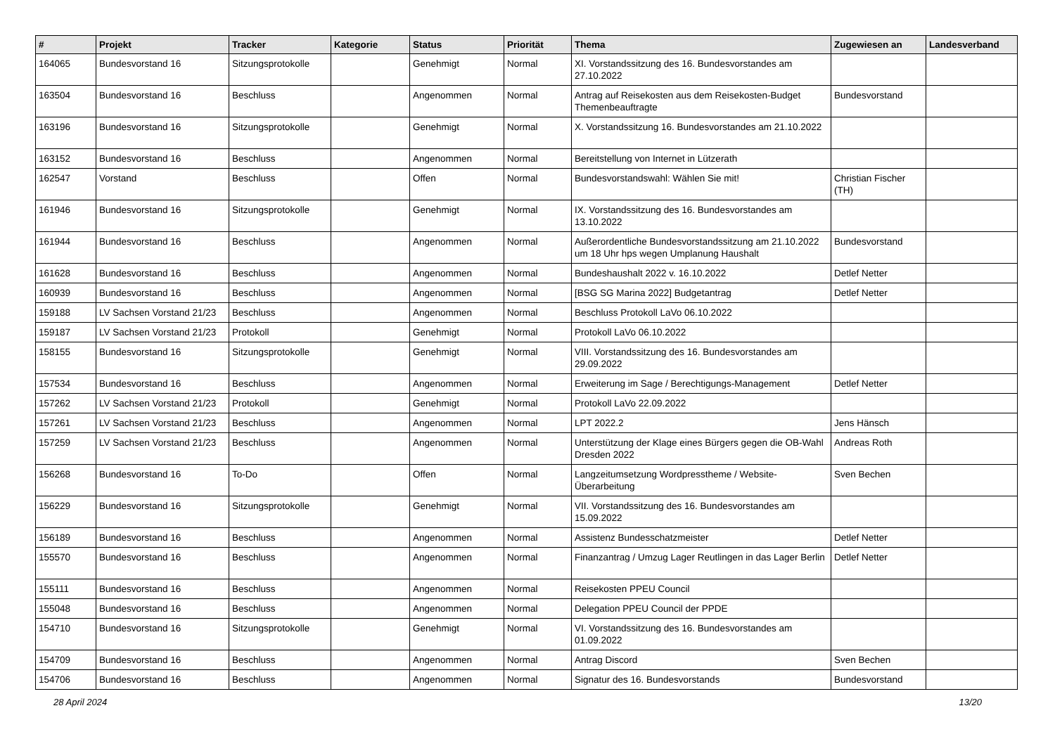| # | Projekt | Tracker | Kategorie | Status | Priorität | Thema | Zugewiesen an | Landesverband |
| --- | --- | --- | --- | --- | --- | --- | --- | --- |
| 164065 | Bundesvorstand 16 | Sitzungsprotokolle | | Genehmigt | Normal | XI. Vorstandssitzung des 16. Bundesvorstandes am 27.10.2022 | | |
| 163504 | Bundesvorstand 16 | Beschluss | | Angenommen | Normal | Antrag auf Reisekosten aus dem Reisekosten-Budget Themenbeauftragte | Bundesvorstand | |
| 163196 | Bundesvorstand 16 | Sitzungsprotokolle | | Genehmigt | Normal | X. Vorstandssitzung 16. Bundesvorstandes am 21.10.2022 | | |
| 163152 | Bundesvorstand 16 | Beschluss | | Angenommen | Normal | Bereitstellung von Internet in Lützerath | | |
| 162547 | Vorstand | Beschluss | | Offen | Normal | Bundesvorstandswahl: Wählen Sie mit! | Christian Fischer (TH) | |
| 161946 | Bundesvorstand 16 | Sitzungsprotokolle | | Genehmigt | Normal | IX. Vorstandssitzung des 16. Bundesvorstandes am 13.10.2022 | | |
| 161944 | Bundesvorstand 16 | Beschluss | | Angenommen | Normal | Außerordentliche Bundesvorstandssitzung am 21.10.2022 um 18 Uhr hps wegen Umplanung Haushalt | Bundesvorstand | |
| 161628 | Bundesvorstand 16 | Beschluss | | Angenommen | Normal | Bundeshaushalt 2022 v. 16.10.2022 | Detlef Netter | |
| 160939 | Bundesvorstand 16 | Beschluss | | Angenommen | Normal | [BSG SG Marina 2022] Budgetantrag | Detlef Netter | |
| 159188 | LV Sachsen Vorstand 21/23 | Beschluss | | Angenommen | Normal | Beschluss Protokoll LaVo 06.10.2022 | | |
| 159187 | LV Sachsen Vorstand 21/23 | Protokoll | | Genehmigt | Normal | Protokoll LaVo 06.10.2022 | | |
| 158155 | Bundesvorstand 16 | Sitzungsprotokolle | | Genehmigt | Normal | VIII. Vorstandssitzung des 16. Bundesvorstandes am 29.09.2022 | | |
| 157534 | Bundesvorstand 16 | Beschluss | | Angenommen | Normal | Erweiterung im Sage / Berechtigungs-Management | Detlef Netter | |
| 157262 | LV Sachsen Vorstand 21/23 | Protokoll | | Genehmigt | Normal | Protokoll LaVo 22.09.2022 | | |
| 157261 | LV Sachsen Vorstand 21/23 | Beschluss | | Angenommen | Normal | LPT 2022.2 | Jens Hänsch | |
| 157259 | LV Sachsen Vorstand 21/23 | Beschluss | | Angenommen | Normal | Unterstützung der Klage eines Bürgers gegen die OB-Wahl Dresden 2022 | Andreas Roth | |
| 156268 | Bundesvorstand 16 | To-Do | | Offen | Normal | Langzeitumsetzung Wordpresstheme / Website-Überarbeitung | Sven Bechen | |
| 156229 | Bundesvorstand 16 | Sitzungsprotokolle | | Genehmigt | Normal | VII. Vorstandssitzung des 16. Bundesvorstandes am 15.09.2022 | | |
| 156189 | Bundesvorstand 16 | Beschluss | | Angenommen | Normal | Assistenz Bundesschatzmeister | Detlef Netter | |
| 155570 | Bundesvorstand 16 | Beschluss | | Angenommen | Normal | Finanzantrag / Umzug Lager Reutlingen in das Lager Berlin | Detlef Netter | |
| 155111 | Bundesvorstand 16 | Beschluss | | Angenommen | Normal | Reisekosten PPEU Council | | |
| 155048 | Bundesvorstand 16 | Beschluss | | Angenommen | Normal | Delegation PPEU Council der PPDE | | |
| 154710 | Bundesvorstand 16 | Sitzungsprotokolle | | Genehmigt | Normal | VI. Vorstandssitzung des 16. Bundesvorstandes am 01.09.2022 | | |
| 154709 | Bundesvorstand 16 | Beschluss | | Angenommen | Normal | Antrag Discord | Sven Bechen | |
| 154706 | Bundesvorstand 16 | Beschluss | | Angenommen | Normal | Signatur des 16. Bundesvorstands | Bundesvorstand | |
28 April 2024 13/20